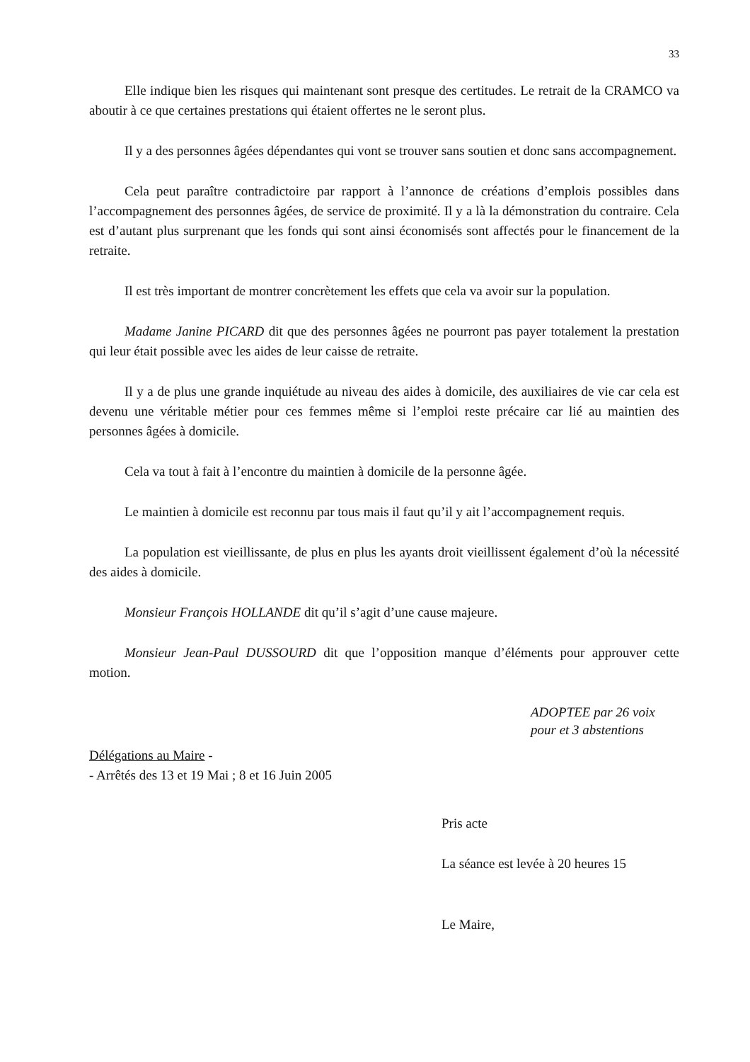33
Elle indique bien les risques qui maintenant sont presque des certitudes. Le retrait de la CRAMCO va aboutir à ce que certaines prestations qui étaient offertes ne le seront plus.
Il y a des personnes âgées dépendantes qui vont se trouver sans soutien et donc sans accompagnement.
Cela peut paraître contradictoire par rapport à l’annonce de créations d’emplois possibles dans l’accompagnement des personnes âgées, de service de proximité. Il y a là la démonstration du contraire. Cela est d’autant plus surprenant que les fonds qui sont ainsi économisés sont affectés pour le financement de la retraite.
Il est très important de montrer concrètement les effets que cela va avoir sur la population.
Madame Janine PICARD dit que des personnes âgées ne pourront pas payer totalement la prestation qui leur était possible avec les aides de leur caisse de retraite.
Il y a de plus une grande inquiétude au niveau des aides à domicile, des auxiliaires de vie car cela est devenu une véritable métier pour ces femmes même si l’emploi reste précaire car lié au maintien des personnes âgées à domicile.
Cela va tout à fait à l’encontre du maintien à domicile de la personne âgée.
Le maintien à domicile est reconnu par tous mais il faut qu’il y ait l’accompagnement requis.
La population est vieillissante, de plus en plus les ayants droit vieillissent également d’où la nécessité des aides à domicile.
Monsieur François HOLLANDE dit qu’il s’agit d’une cause majeure.
Monsieur Jean-Paul DUSSOURD dit que l’opposition manque d’éléments pour approuver cette motion.
ADOPTEE par 26 voix
pour et 3 abstentions
Délégations au Maire -
- Arrêtés des 13 et 19 Mai ; 8 et 16 Juin 2005
Pris acte
La séance est levée à 20 heures 15
Le Maire,